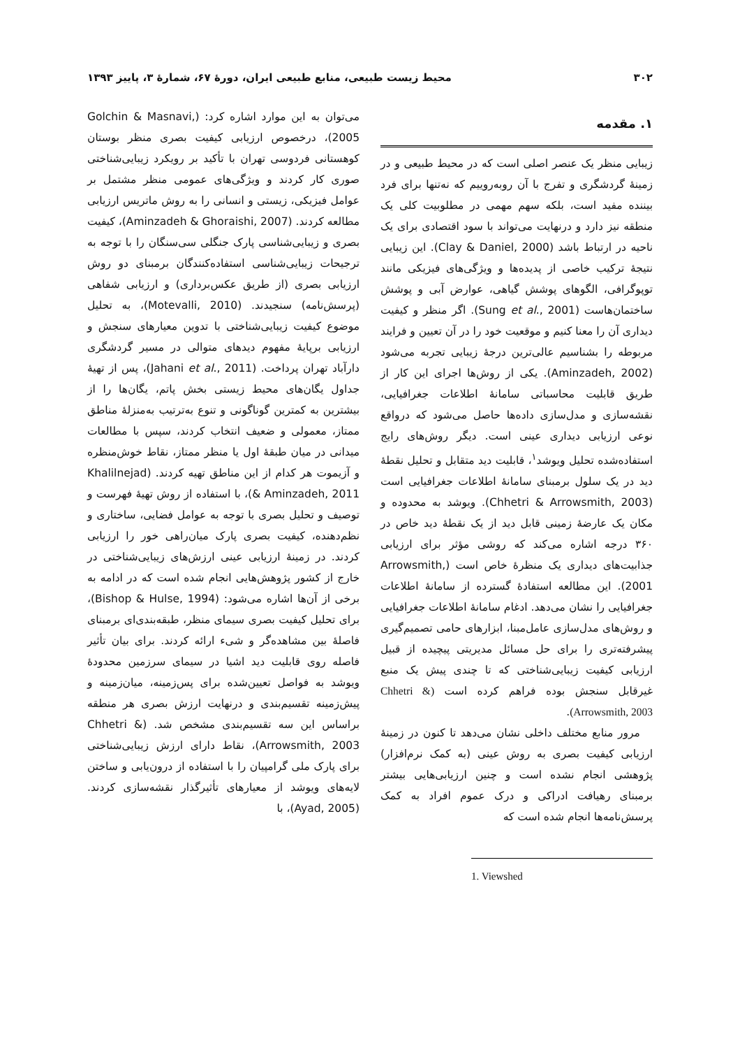۳۰۲ محیط زیست طبیعی، منابع طبیعی ایران، دورهٔ ۶۷، شمارهٔ ۳، پاییز ۱۳۹۳
۱. مقدمه
زیبایی منظر یک عنصر اصلی است که در محیط طبیعی و در زمینهٔ گردشگری و تفرج با آن روبه‌روییم که نه‌تنها برای فرد بیننده مفید است، بلکه سهم مهمی در مطلوبیت کلی یک منطقه نیز دارد و درنهایت می‌تواند با سود اقتصادی برای یک ناحیه در ارتباط باشد (Clay & Daniel, 2000). این زیبایی نتیجهٔ ترکیب خاصی از پدیده‌ها و ویژگی‌های فیزیکی مانند توپوگرافی، الگوهای پوشش گیاهی، عوارض آبی و پوشش ساختمان‌هاست (Sung et al., 2001). اگر منظر و کیفیت دیداری آن را معنا کنیم و موقعیت خود را در آن تعیین و فرایند مربوطه را بشناسیم عالی‌ترین درجهٔ زیبایی تجربه می‌شود (Aminzadeh, 2002). یکی از روش‌ها اجرای این کار از طریق قابلیت محاسباتی سامانهٔ اطلاعات جغرافیایی، نقشه‌سازی و مدل‌سازی داده‌ها حاصل می‌شود که درواقع نوعی ارزیابی دیداری عینی است. دیگر روش‌های رایج استفاده‌شده تحلیل ویوشد<sup>۱</sup>، قابلیت دید متقابل و تحلیل نقطهٔ دید در یک سلول برمبنای سامانهٔ اطلاعات جغرافیایی است (Chhetri & Arrowsmith, 2003). ویوشد به محدوده و مکان یک عارضهٔ زمینی قابل دید از یک نقطهٔ دید خاص در ۳۶۰ درجه اشاره می‌کند که روشی مؤثر برای ارزیابی جذابیت‌های دیداری یک منظرهٔ خاص است (Arrowsmith, 2001). این مطالعه استفادهٔ گسترده از سامانهٔ اطلاعات جغرافیایی را نشان می‌دهد. ادغام سامانهٔ اطلاعات جغرافیایی و روش‌های مدل‌سازی عامل‌مبنا، ابزارهای حامی تصمیم‌گیری پیشرفته‌تری را برای حل مسائل مدیریتی پیچیده از قبیل ارزیابی کیفیت زیبایی‌شناختی که تا چندی پیش یک منبع غیرقابل سنجش بوده فراهم کرده است (Chhetri & Arrowsmith, 2003).
مرور منابع مختلف داخلی نشان می‌دهد تا کنون در زمینهٔ ارزیابی کیفیت بصری به روش عینی (به کمک نرم‌افزار) پژوهشی انجام نشده است و چنین ارزیابی‌هایی بیشتر برمبنای رهیافت ادراکی و درک عموم افراد به کمک پرسش‌نامه‌ها انجام شده است که
1. Viewshed
می‌توان به این موارد اشاره کرد: (Golchin & Masnavi, 2005)، درخصوص ارزیابی کیفیت بصری منظر بوستان کوهستانی فردوسی تهران با تأکید بر رویکرد زیبایی‌شناختی صوری کار کردند و ویژگی‌های عمومی منظر مشتمل بر عوامل فیزیکی، زیستی و انسانی را به روش ماتریس ارزیابی مطالعه کردند. (Aminzadeh & Ghoraishi, 2007)، کیفیت بصری و زیبایی‌شناسی پارک جنگلی سی‌سنگان را با توجه به ترجیحات زیبایی‌شناسی استفاده‌کنندگان برمبنای دو روش ارزیابی بصری (از طریق عکس‌برداری) و ارزیابی شفاهی (پرسش‌نامه) سنجیدند. (Motevalli, 2010)، به تحلیل موضوع کیفیت زیبایی‌شناختی با تدوین معیارهای سنجش و ارزیابی برپایهٔ مفهوم دیدهای متوالی در مسیر گردشگری دارآباد تهران پرداخت. (Jahani et al., 2011)، پس از تهیهٔ جداول یگان‌های محیط زیستی بخش پاتم، یگان‌ها را از بیشترین به کمترین گوناگونی و تنوع به‌ترتیب به‌منزلهٔ مناطق ممتاز، معمولی و ضعیف انتخاب کردند، سپس با مطالعات میدانی در میان طبقهٔ اول یا منظر ممتاز، نقاط خوش‌منظره و آزیموت هر کدام از این مناطق تهیه کردند. (Khalilnejad & Aminzadeh, 2011)، با استفاده از روش تهیهٔ فهرست و توصیف و تحلیل بصری با توجه به عوامل فضایی، ساختاری و نظم‌دهنده، کیفیت بصری پارک میان‌راهی خور را ارزیابی کردند. در زمینهٔ ارزیابی عینی ارزش‌های زیبایی‌شناختی در خارج از کشور پژوهش‌هایی انجام شده است که در ادامه به برخی از آن‌ها اشاره می‌شود: (Bishop & Hulse, 1994)، برای تحلیل کیفیت بصری سیمای منظر، طبقه‌بندی‌ای برمبنای فاصلهٔ بین مشاهده‌گر و شیء ارائه کردند. برای بیان تأثیر فاصله روی قابلیت دید اشیا در سیمای سرزمین محدودهٔ ویوشد به فواصل تعیین‌شده برای پس‌زمینه، میان‌زمینه و پیش‌زمینه تقسیم‌بندی و درنهایت ارزش بصری هر منطقه براساس این سه تقسیم‌بندی مشخص شد. (Chhetri & Arrowsmith, 2003)، نقاط دارای ارزش زیبایی‌شناختی برای پارک ملی گرامپیان را با استفاده از درون‌یابی و ساختن لایه‌های ویوشد از معیارهای تأثیرگذار نقشه‌سازی کردند. (Ayad, 2005)، با